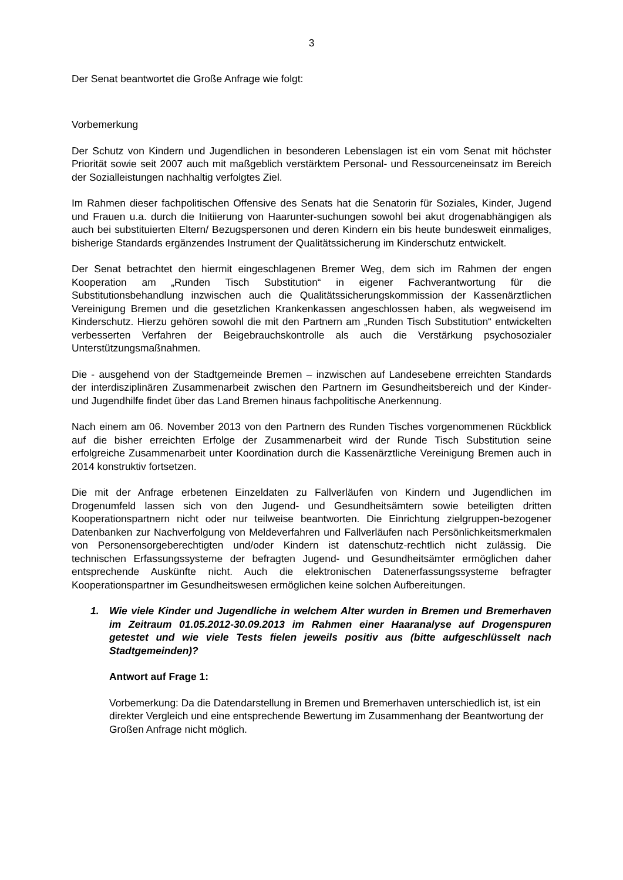3
Der Senat beantwortet die Große Anfrage wie folgt:
Vorbemerkung
Der Schutz von Kindern und Jugendlichen in besonderen Lebenslagen ist ein vom Senat mit höchster Priorität sowie seit 2007 auch mit maßgeblich verstärktem Personal- und Ressourceneinsatz im Bereich der Sozialleistungen nachhaltig verfolgtes Ziel.
Im Rahmen dieser fachpolitischen Offensive des Senats hat die Senatorin für Soziales, Kinder, Jugend und Frauen u.a. durch die Initiierung von Haarunter-suchungen sowohl bei akut drogenabhängigen als auch bei substituierten Eltern/ Bezugspersonen und deren Kindern ein bis heute bundesweit einmaliges, bisherige Standards ergänzendes Instrument der Qualitätssicherung im Kinderschutz entwickelt.
Der Senat betrachtet den hiermit eingeschlagenen Bremer Weg, dem sich im Rahmen der engen Kooperation am „Runden Tisch Substitution“ in eigener Fachverantwortung für die Substitutionsbehandlung inzwischen auch die Qualitätssicherungskommission der Kassenärztlichen Vereinigung Bremen und die gesetzlichen Krankenkassen angeschlossen haben, als wegweisend im Kinderschutz. Hierzu gehören sowohl die mit den Partnern am „Runden Tisch Substitution“ entwickelten verbesserten Verfahren der Beigebrauchskontrolle als auch die Verstärkung psychosozialer Unterstützungsmaßnahmen.
Die - ausgehend von der Stadtgemeinde Bremen – inzwischen auf Landesebene erreichten Standards der interdisziplinären Zusammenarbeit zwischen den Partnern im Gesundheitsbereich und der Kinder- und Jugendhilfe findet über das Land Bremen hinaus fachpolitische Anerkennung.
Nach einem am 06. November 2013 von den Partnern des Runden Tisches vorgenommenen Rückblick auf die bisher erreichten Erfolge der Zusammenarbeit wird der Runde Tisch Substitution seine erfolgreiche Zusammenarbeit unter Koordination durch die Kassenärztliche Vereinigung Bremen auch in 2014 konstruktiv fortsetzen.
Die mit der Anfrage erbetenen Einzeldaten zu Fallverläufen von Kindern und Jugendlichen im Drogenumfeld lassen sich von den Jugend- und Gesundheitsämtern sowie beteiligten dritten Kooperationspartnern nicht oder nur teilweise beantworten. Die Einrichtung zielgruppen-bezogener Datenbanken zur Nachverfolgung von Meldeverfahren und Fallverläufen nach Persönlichkeitsmerkmalen von Personensorgeberechtigten und/oder Kindern ist datenschutz-rechtlich nicht zulässig. Die technischen Erfassungssysteme der befragten Jugend- und Gesundheitsämter ermöglichen daher entsprechende Auskünfte nicht. Auch die elektronischen Datenerfassungssysteme befragter Kooperationspartner im Gesundheitswesen ermöglichen keine solchen Aufbereitungen.
1. Wie viele Kinder und Jugendliche in welchem Alter wurden in Bremen und Bremerhaven im Zeitraum 01.05.2012-30.09.2013 im Rahmen einer Haaranalyse auf Drogenspuren getestet und wie viele Tests fielen jeweils positiv aus (bitte aufgeschlüsselt nach Stadtgemeinden)?
Antwort auf Frage 1:
Vorbemerkung: Da die Datendarstellung in Bremen und Bremerhaven unterschiedlich ist, ist ein direkter Vergleich und eine entsprechende Bewertung im Zusammenhang der Beantwortung der Großen Anfrage nicht möglich.